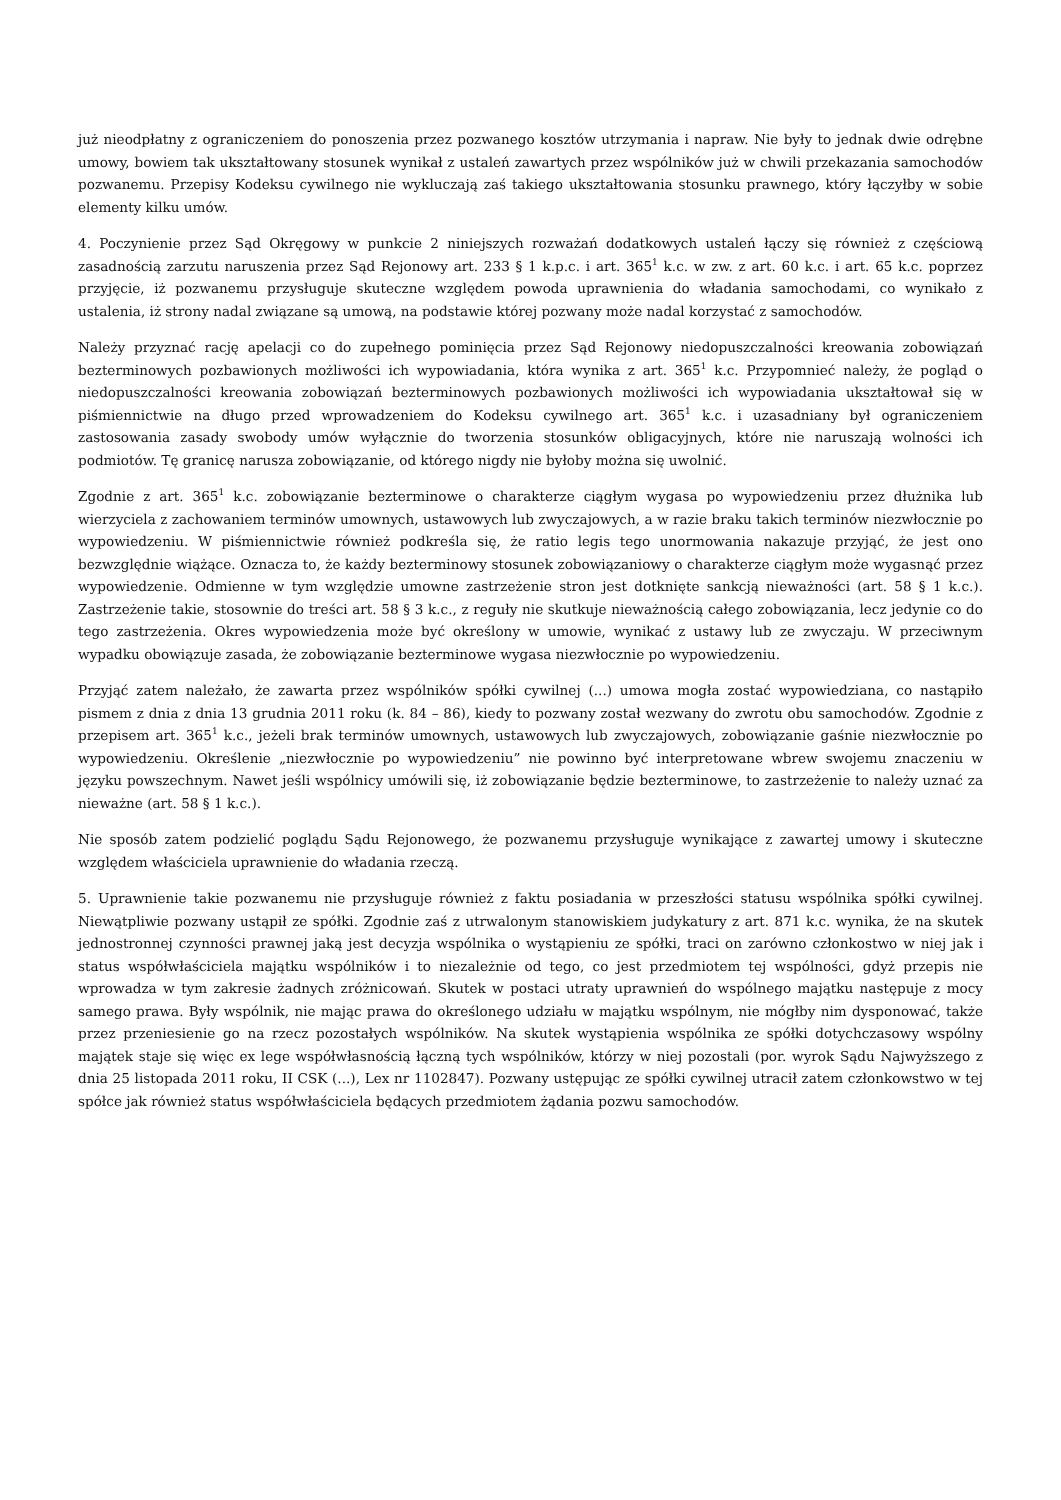już nieodpłatny z ograniczeniem do ponoszenia przez pozwanego kosztów utrzymania i napraw. Nie były to jednak dwie odrębne umowy, bowiem tak ukształtowany stosunek wynikał z ustaleń zawartych przez wspólników już w chwili przekazania samochodów pozwanemu. Przepisy Kodeksu cywilnego nie wykluczają zaś takiego ukształtowania stosunku prawnego, który łączyłby w sobie elementy kilku umów.
4. Poczynienie przez Sąd Okręgowy w punkcie 2 niniejszych rozważań dodatkowych ustaleń łączy się również z częściową zasadnością zarzutu naruszenia przez Sąd Rejonowy art. 233 § 1 k.p.c. i art. 365<sup>1</sup> k.c. w zw. z art. 60 k.c. i art. 65 k.c. poprzez przyjęcie, iż pozwanemu przysługuje skuteczne względem powoda uprawnienia do władania samochodami, co wynikało z ustalenia, iż strony nadal związane są umową, na podstawie której pozwany może nadal korzystać z samochodów.
Należy przyznać rację apelacji co do zupełnego pominięcia przez Sąd Rejonowy niedopuszczalności kreowania zobowiązań bezterminowych pozbawionych możliwości ich wypowiadania, która wynika z art. 365<sup>1</sup> k.c. Przypomnieć należy, że pogląd o niedopuszczalności kreowania zobowiązań bezterminowych pozbawionych możliwości ich wypowiadania ukształtował się w piśmiennictwie na długo przed wprowadzeniem do Kodeksu cywilnego art. 365<sup>1</sup> k.c. i uzasadniany był ograniczeniem zastosowania zasady swobody umów wyłącznie do tworzenia stosunków obligacyjnych, które nie naruszają wolności ich podmiotów. Tę granicę narusza zobowiązanie, od którego nigdy nie byłoby można się uwolnić.
Zgodnie z art. 365<sup>1</sup> k.c. zobowiązanie bezterminowe o charakterze ciągłym wygasa po wypowiedzeniu przez dłużnika lub wierzyciela z zachowaniem terminów umownych, ustawowych lub zwyczajowych, a w razie braku takich terminów niezwłocznie po wypowiedzeniu. W piśmiennictwie również podkreśla się, że ratio legis tego unormowania nakazuje przyjąć, że jest ono bezwzględnie wiążące. Oznacza to, że każdy bezterminowy stosunek zobowiązaniowy o charakterze ciągłym może wygasnąć przez wypowiedzenie. Odmienne w tym względzie umowne zastrzeżenie stron jest dotknięte sankcją nieważności (art. 58 § 1 k.c.). Zastrzeżenie takie, stosownie do treści art. 58 § 3 k.c., z reguły nie skutkuje nieważnością całego zobowiązania, lecz jedynie co do tego zastrzeżenia. Okres wypowiedzenia może być określony w umowie, wynikać z ustawy lub ze zwyczaju. W przeciwnym wypadku obowiązuje zasada, że zobowiązanie bezterminowe wygasa niezwłocznie po wypowiedzeniu.
Przyjąć zatem należało, że zawarta przez wspólników spółki cywilnej (...) umowa mogła zostać wypowiedziana, co nastąpiło pismem z dnia z dnia 13 grudnia 2011 roku (k. 84 – 86), kiedy to pozwany został wezwany do zwrotu obu samochodów. Zgodnie z przepisem art. 365<sup>1</sup> k.c., jeżeli brak terminów umownych, ustawowych lub zwyczajowych, zobowiązanie gaśnie niezwłocznie po wypowiedzeniu. Określenie „niezwłocznie po wypowiedzeniu” nie powinno być interpretowane wbrew swojemu znaczeniu w języku powszechnym. Nawet jeśli wspólnicy umówili się, iż zobowiązanie będzie bezterminowe, to zastrzeżenie to należy uznać za nieważne (art. 58 § 1 k.c.).
Nie sposób zatem podzielić poglądu Sądu Rejonowego, że pozwanemu przysługuje wynikające z zawartej umowy i skuteczne względem właściciela uprawnienie do władania rzeczą.
5. Uprawnienie takie pozwanemu nie przysługuje również z faktu posiadania w przeszłości statusu wspólnika spółki cywilnej. Niewątpliwie pozwany ustąpił ze spółki. Zgodnie zaś z utrwalonym stanowiskiem judykatury z art. 871 k.c. wynika, że na skutek jednostronnej czynności prawnej jaką jest decyzja wspólnika o wystąpieniu ze spółki, traci on zarówno członkostwo w niej jak i status współwłaściciela majątku wspólników i to niezależnie od tego, co jest przedmiotem tej wspólności, gdyż przepis nie wprowadza w tym zakresie żadnych zróżnicowań. Skutek w postaci utraty uprawnień do wspólnego majątku następuje z mocy samego prawa. Były wspólnik, nie mając prawa do określonego udziału w majątku wspólnym, nie mógłby nim dysponować, także przez przeniesienie go na rzecz pozostałych wspólników. Na skutek wystąpienia wspólnika ze spółki dotychczasowy wspólny majątek staje się więc ex lege współwłasnością łączną tych wspólników, którzy w niej pozostali (por. wyrok Sądu Najwyższego z dnia 25 listopada 2011 roku, II CSK (...), Lex nr 1102847). Pozwany ustępując ze spółki cywilnej utracił zatem członkowstwo w tej spółce jak również status współwłaściciela będących przedmiotem żądania pozwu samochodów.